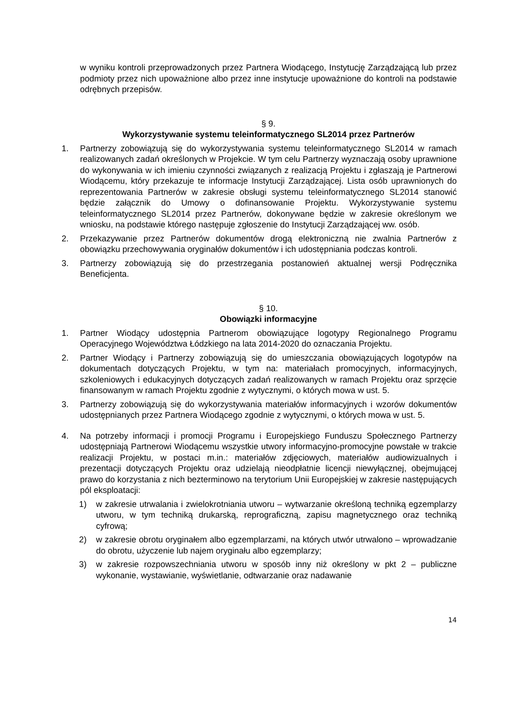w wyniku kontroli przeprowadzonych przez Partnera Wiodącego, Instytucję Zarządzającą lub przez podmioty przez nich upoważnione albo przez inne instytucje upoważnione do kontroli na podstawie odrębnych przepisów.
§ 9.
Wykorzystywanie systemu teleinformatycznego SL2014 przez Partnerów
1. Partnerzy zobowiązują się do wykorzystywania systemu teleinformatycznego SL2014 w ramach realizowanych zadań określonych w Projekcie. W tym celu Partnerzy wyznaczają osoby uprawnione do wykonywania w ich imieniu czynności związanych z realizacją Projektu i zgłaszają je Partnerowi Wiodącemu, który przekazuje te informacje Instytucji Zarządzającej. Lista osób uprawnionych do reprezentowania Partnerów w zakresie obsługi systemu teleinformatycznego SL2014 stanowić będzie załącznik do Umowy o dofinansowanie Projektu. Wykorzystywanie systemu teleinformatycznego SL2014 przez Partnerów, dokonywane będzie w zakresie określonym we wniosku, na podstawie którego następuje zgłoszenie do Instytucji Zarządzającej ww. osób.
2. Przekazywanie przez Partnerów dokumentów drogą elektroniczną nie zwalnia Partnerów z obowiązku przechowywania oryginałów dokumentów i ich udostępniania podczas kontroli.
3. Partnerzy zobowiązują się do przestrzegania postanowień aktualnej wersji Podręcznika Beneficjenta.
§ 10.
Obowiązki informacyjne
1. Partner Wiodący udostępnia Partnerom obowiązujące logotypy Regionalnego Programu Operacyjnego Województwa Łódzkiego na lata 2014-2020 do oznaczania Projektu.
2. Partner Wiodący i Partnerzy zobowiązują się do umieszczania obowiązujących logotypów na dokumentach dotyczących Projektu, w tym na: materiałach promocyjnych, informacyjnych, szkoleniowych i edukacyjnych dotyczących zadań realizowanych w ramach Projektu oraz sprzęcie finansowanym w ramach Projektu zgodnie z wytycznymi, o których mowa w ust. 5.
3. Partnerzy zobowiązują się do wykorzystywania materiałów informacyjnych i wzorów dokumentów udostępnianych przez Partnera Wiodącego zgodnie z wytycznymi, o których mowa w ust. 5.
4. Na potrzeby informacji i promocji Programu i Europejskiego Funduszu Społecznego Partnerzy udostępniają Partnerowi Wiodącemu wszystkie utwory informacyjno-promocyjne powstałe w trakcie realizacji Projektu, w postaci m.in.: materiałów zdjęciowych, materiałów audiowizualnych i prezentacji dotyczących Projektu oraz udzielają nieodpłatnie licencji niewyłącznej, obejmującej prawo do korzystania z nich bezterminowo na terytorium Unii Europejskiej w zakresie następujących pól eksploatacji:
1) w zakresie utrwalania i zwielokrotniania utworu – wytwarzanie określoną techniką egzemplarzy utworu, w tym techniką drukarską, reprograficzną, zapisu magnetycznego oraz techniką cyfrową;
2) w zakresie obrotu oryginałem albo egzemplarzami, na których utwór utrwalono – wprowadzanie do obrotu, użyczenie lub najem oryginału albo egzemplarzy;
3) w zakresie rozpowszechniania utworu w sposób inny niż określony w pkt 2 – publiczne wykonanie, wystawianie, wyświetlanie, odtwarzanie oraz nadawanie
14